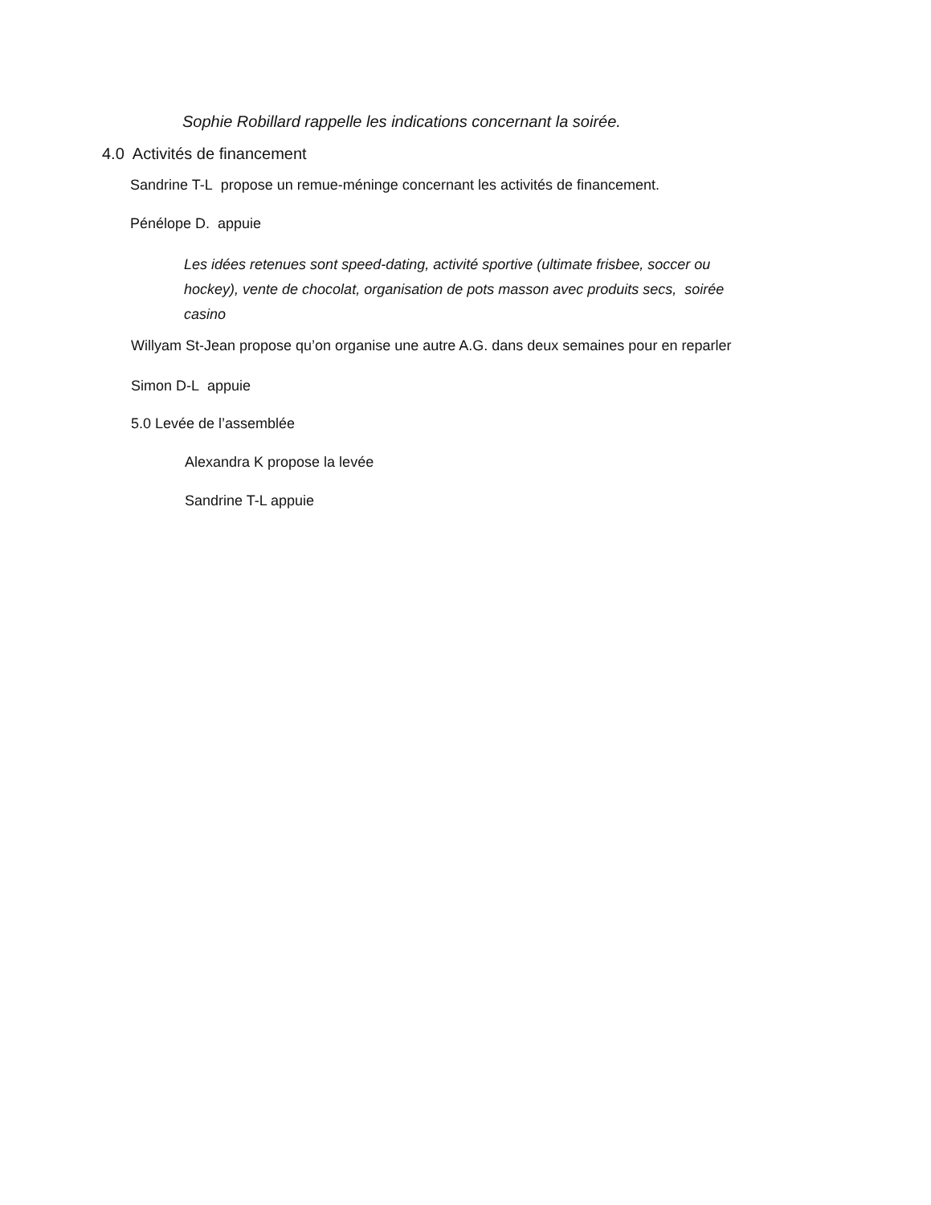Sophie Robillard rappelle les indications concernant la soirée.
4.0 Activités de financement
Sandrine T-L propose un remue-méninge concernant les activités de financement.
Pénélope D. appuie
Les idées retenues sont speed-dating, activité sportive (ultimate frisbee, soccer ou hockey), vente de chocolat, organisation de pots masson avec produits secs, soirée casino
Willyam St-Jean propose qu’on organise une autre A.G. dans deux semaines pour en reparler
Simon D-L appuie
5.0 Levée de l’assemblée
Alexandra K propose la levée
Sandrine T-L appuie